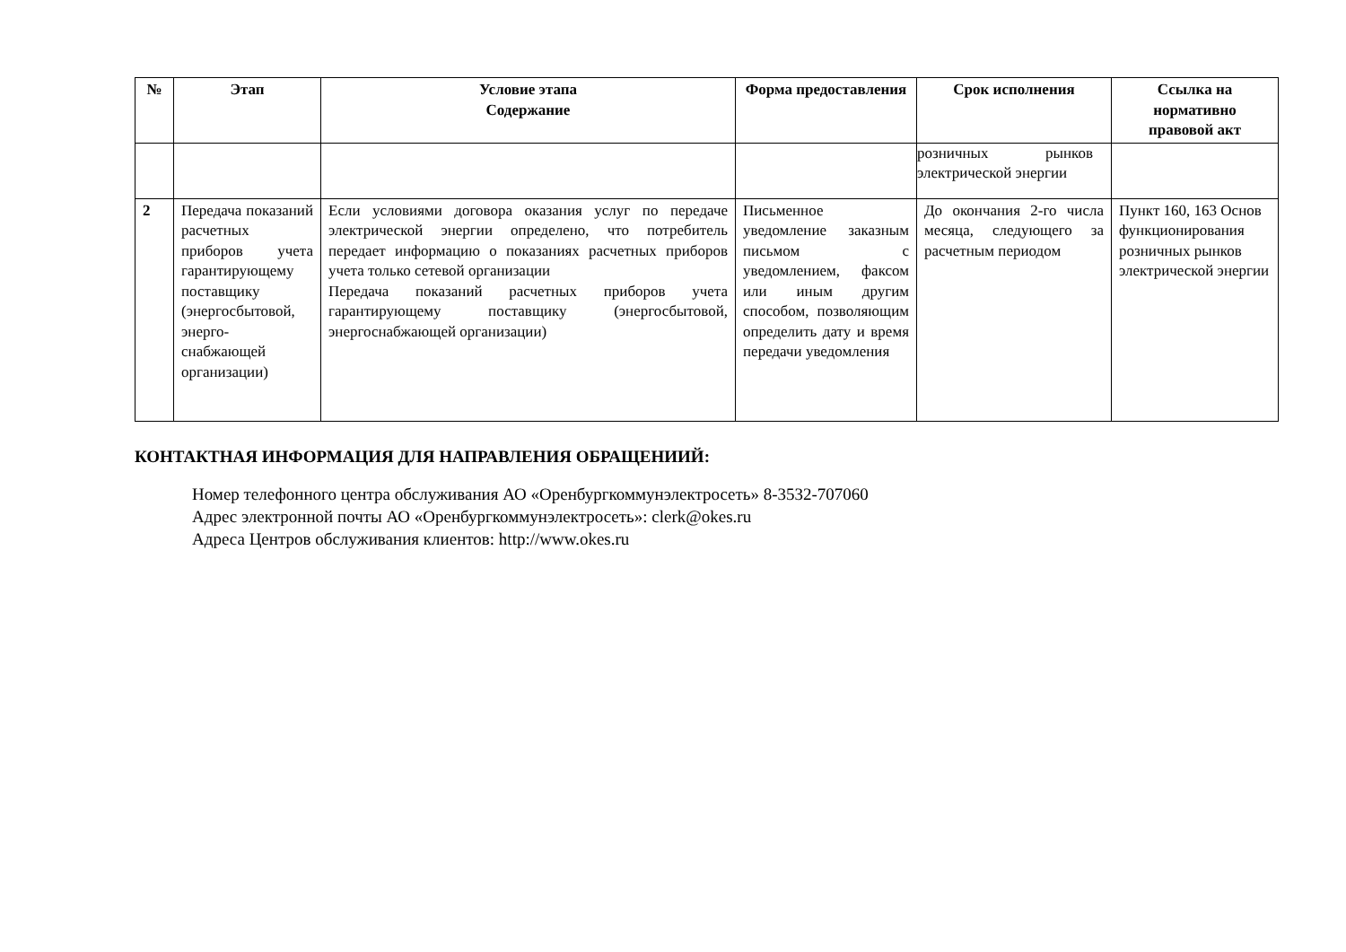| № | Этап | Условие этапа Содержание | Форма предоставления | Срок исполнения | Ссылка на нормативно правовой акт |
| --- | --- | --- | --- | --- | --- |
| | | | | розничных рынков электрической энергии | |
| 2 | Передача показаний расчетных приборов учета гарантирующему поставщику (энергосбытовой, энерго-снабжающей организации) | Если условиями договора оказания услуг по передаче электрической энергии определено, что потребитель передает информацию о показаниях расчетных приборов учета только сетевой организации Передача показаний расчетных приборов учета гарантирующему поставщику (энергосбытовой, энергоснабжающей организации) | Письменное уведомление заказным письмом с уведомлением, факсом или иным другим способом, позволяющим определить дату и время передачи уведомления | До окончания 2-го числа месяца, следующего за расчетным периодом | Пункт 160, 163 Основ функционирования розничных рынков электрической энергии |
КОНТАКТНАЯ ИНФОРМАЦИЯ ДЛЯ НАПРАВЛЕНИЯ ОБРАЩЕНИИЙ:
Номер телефонного центра обслуживания АО «Оренбургкоммунэлектросеть» 8-3532-707060
Адрес электронной почты АО «Оренбургкоммунэлектросеть»: clerk@okes.ru
Адреса Центров обслуживания клиентов: http://www.okes.ru